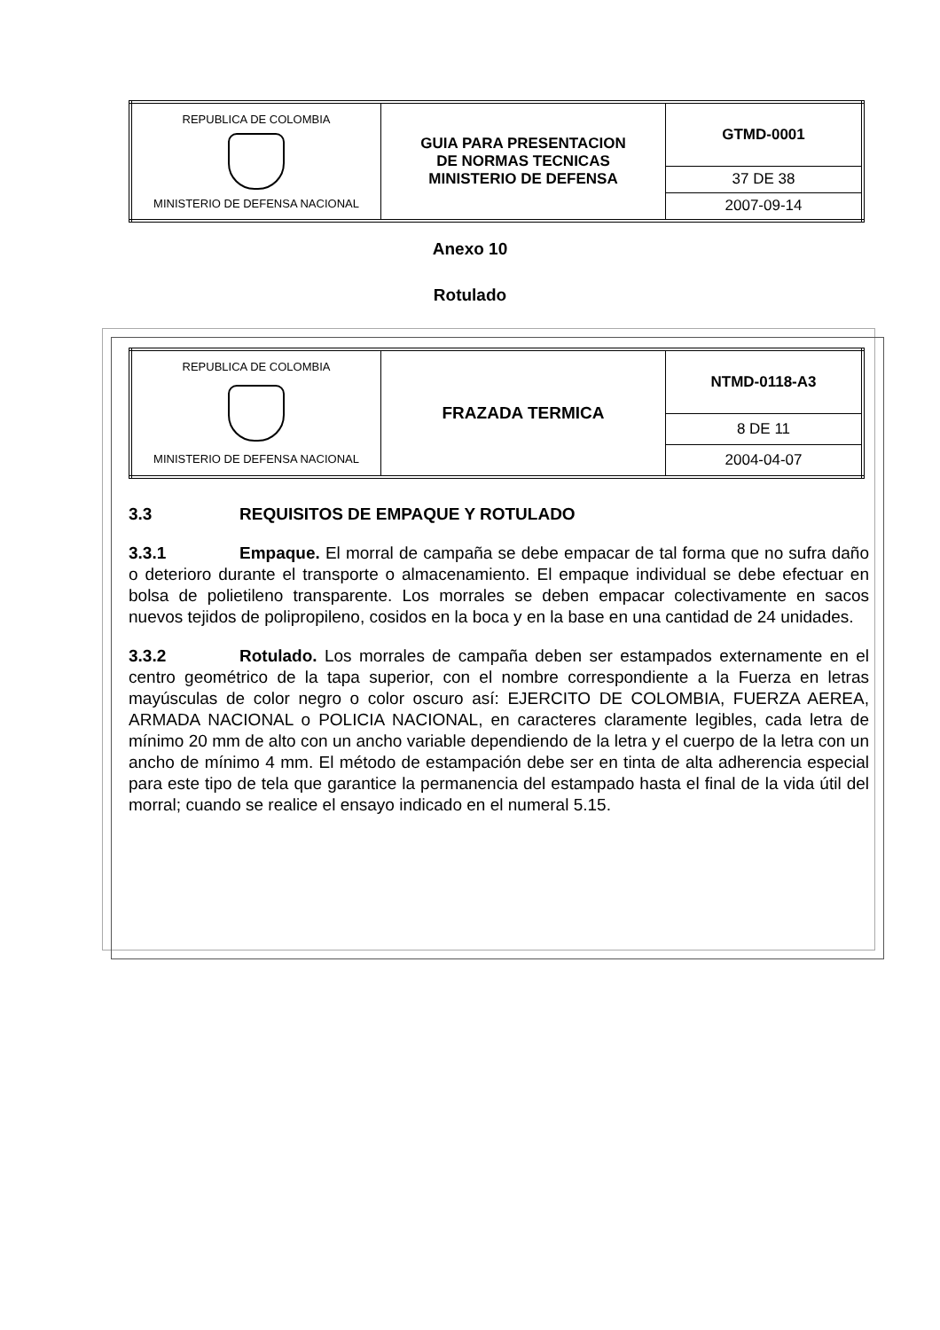| REPUBLICA DE COLOMBIA MINISTERIO DE DEFENSA NACIONAL | GUIA PARA PRESENTACION DE NORMAS TECNICAS MINISTERIO DE DEFENSA | GTMD-0001 |
| | | 37 DE 38 |
| | | 2007-09-14 |
Anexo 10
Rotulado
| REPUBLICA DE COLOMBIA MINISTERIO DE DEFENSA NACIONAL | FRAZADA TERMICA | NTMD-0118-A3 |
| | | 8 DE 11 |
| | | 2004-04-07 |
3.3 REQUISITOS DE EMPAQUE Y ROTULADO
3.3.1 Empaque. El morral de campaña se debe empacar de tal forma que no sufra daño o deterioro durante el transporte o almacenamiento. El empaque individual se debe efectuar en bolsa de polietileno transparente. Los morrales se deben empacar colectivamente en sacos nuevos tejidos de polipropileno, cosidos en la boca y en la base en una cantidad de 24 unidades.
3.3.2 Rotulado. Los morrales de campaña deben ser estampados externamente en el centro geométrico de la tapa superior, con el nombre correspondiente a la Fuerza en letras mayúsculas de color negro o color oscuro así: EJERCITO DE COLOMBIA, FUERZA AEREA, ARMADA NACIONAL o POLICIA NACIONAL, en caracteres claramente legibles, cada letra de mínimo 20 mm de alto con un ancho variable dependiendo de la letra y el cuerpo de la letra con un ancho de mínimo 4 mm. El método de estampación debe ser en tinta de alta adherencia especial para este tipo de tela que garantice la permanencia del estampado hasta el final de la vida útil del morral; cuando se realice el ensayo indicado en el numeral 5.15.